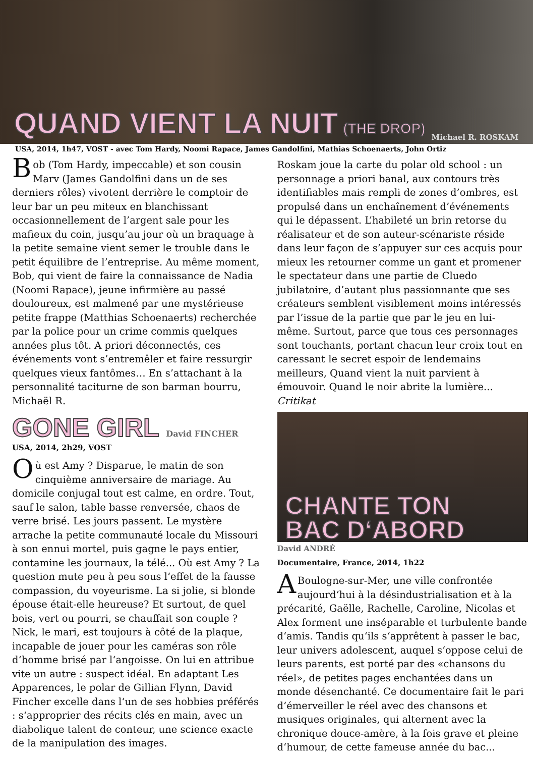QUAND VIENT LA NUIT (THE DROP)
Michael R. ROSKAM
USA, 2014, 1h47, VOST - avec Tom Hardy, Noomi Rapace, James Gandolfini, Mathias Schoenaerts, John Ortiz
Bob (Tom Hardy, impeccable) et son cousin Marv (James Gandolfini dans un de ses derniers rôles) vivotent derrière le comptoir de leur bar un peu miteux en blanchissant occasionnellement de l’argent sale pour les mafieux du coin, jusqu’au jour où un braquage à la petite semaine vient semer le trouble dans le petit équilibre de l’entreprise. Au même moment, Bob, qui vient de faire la connaissance de Nadia (Noomi Rapace), jeune infirmière au passé douloureux, est malmené par une mystérieuse petite frappe (Matthias Schoenaerts) recherchée par la police pour un crime commis quelques années plus tôt. A priori déconnectés, ces événements vont s’entremêler et faire ressurgir quelques vieux fantômes… En s’attachant à la personnalité taciturne de son barman bourru, Michaël R.
GONE GIRL David FINCHER
USA, 2014, 2h29, VOST
Où est Amy ? Disparue, le matin de son cinquième anniversaire de mariage. Au domicile conjugal tout est calme, en ordre. Tout, sauf le salon, table basse renversée, chaos de verre brisé. Les jours passent. Le mystère arrache la petite communauté locale du Missouri à son ennui mortel, puis gagne le pays entier, contamine les journaux, la télé... Où est Amy ? La question mute peu à peu sous l‘effet de la fausse compassion, du voyeurisme. La si jolie, si blonde épouse était-elle heureuse? Et surtout, de quel bois, vert ou pourri, se chauffait son couple ? Nick, le mari, est toujours à côté de la plaque, incapable de jouer pour les caméras son rôle d‘homme brisé par l‘angoisse. On lui en attribue vite un autre : suspect idéal. En adaptant Les Apparences, le polar de Gillian Flynn, David Fincher excelle dans l‘un de ses hobbies préférés : s‘approprier des récits clés en main, avec un diabolique talent de conteur, une science exacte de la manipulation des images.
Roskam joue la carte du polar old school : un personnage a priori banal, aux contours très identifiables mais rempli de zones d’ombres, est propulsé dans un enchaînement d’événements qui le dépassent. L’habileté un brin retorse du réalisateur et de son auteur-scénariste réside dans leur façon de s’appuyer sur ces acquis pour mieux les retourner comme un gant et promener le spectateur dans une partie de Cluedo jubilatoire, d’autant plus passionnante que ses créateurs semblent visiblement moins intéressés par l’issue de la partie que par le jeu en lui-même. Surtout, parce que tous ces personnages sont touchants, portant chacun leur croix tout en caressant le secret espoir de lendemains meilleurs, Quand vient la nuit parvient à émouvoir. Quand le noir abrite la lumière... Critikat
CHANTE TON
BAC D‘ABORD
David ANDRÉ
Documentaire, France, 2014, 1h22
ABoulogne-sur-Mer, une ville confrontée aujourd‘hui à la désindustrialisation et à la précarité, Gaëlle, Rachelle, Caroline, Nicolas et Alex forment une inséparable et turbulente bande d‘amis. Tandis qu‘ils s‘apprêtent à passer le bac, leur univers adolescent, auquel s‘oppose celui de leurs parents, est porté par des «chansons du réel», de petites pages enchantées dans un monde désenchanté. Ce documentaire fait le pari d‘émerveiller le réel avec des chansons et musiques originales, qui alternent avec la chronique douce-amère, à la fois grave et pleine d‘humour, de cette fameuse année du bac...